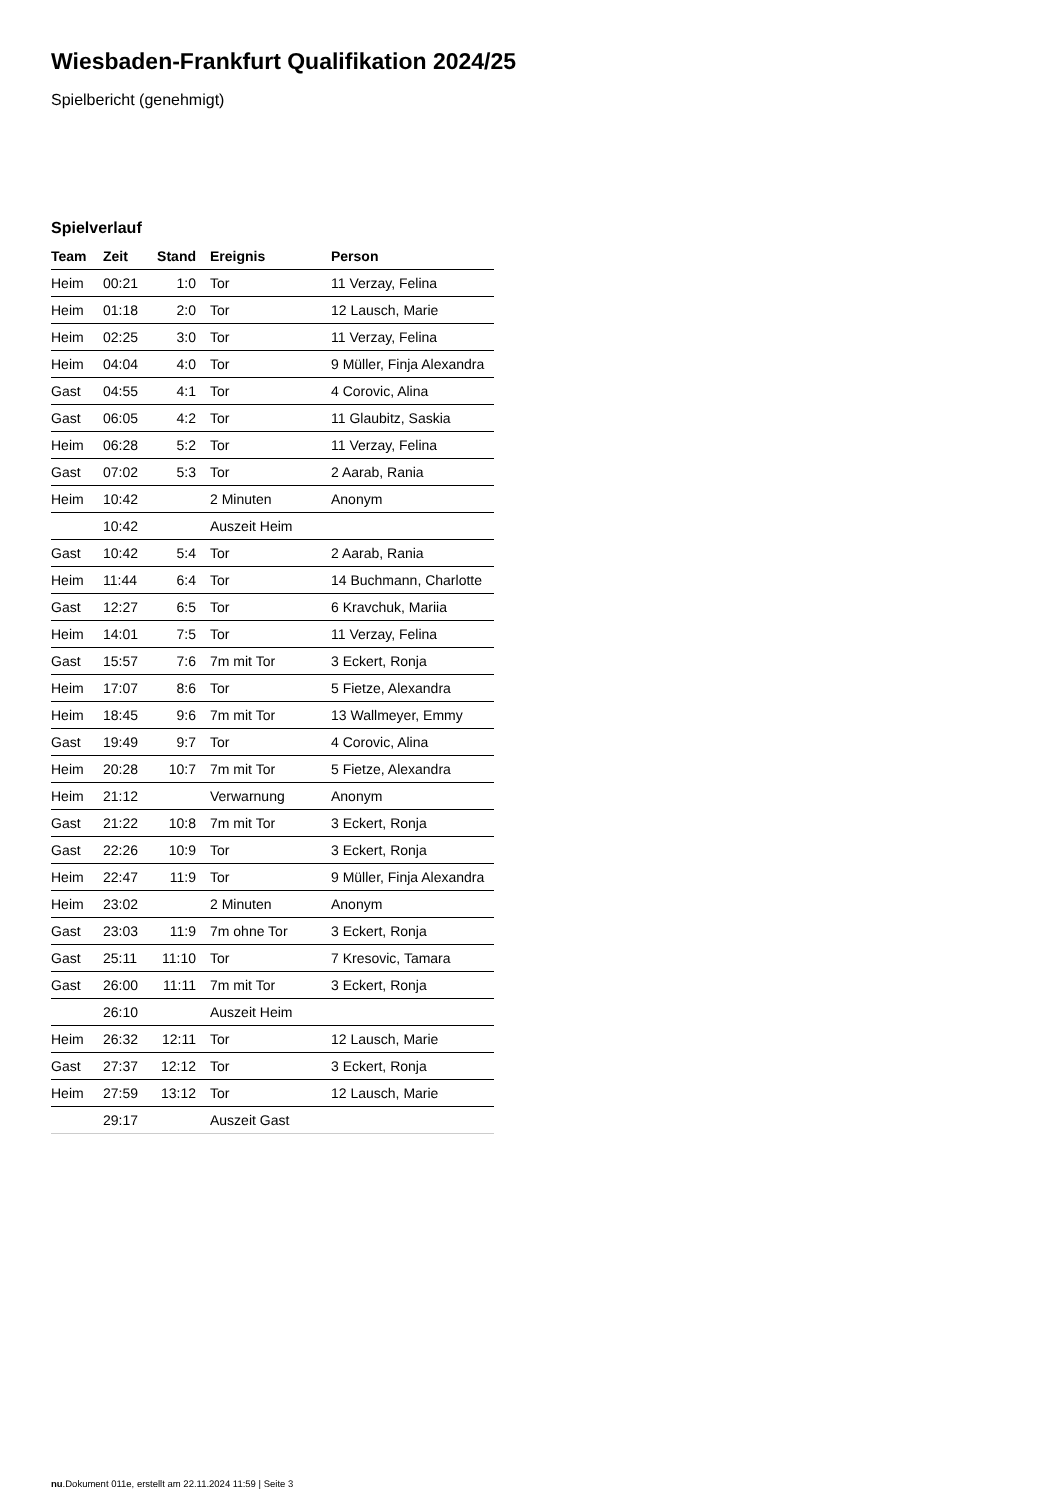Wiesbaden-Frankfurt Qualifikation 2024/25
Spielbericht (genehmigt)
Spielverlauf
| Team | Zeit | Stand | Ereignis | Person |
| --- | --- | --- | --- | --- |
| Heim | 00:21 | 1:0 | Tor | 11 Verzay, Felina |
| Heim | 01:18 | 2:0 | Tor | 12 Lausch, Marie |
| Heim | 02:25 | 3:0 | Tor | 11 Verzay, Felina |
| Heim | 04:04 | 4:0 | Tor | 9 Müller, Finja Alexandra |
| Gast | 04:55 | 4:1 | Tor | 4 Corovic, Alina |
| Gast | 06:05 | 4:2 | Tor | 11 Glaubitz, Saskia |
| Heim | 06:28 | 5:2 | Tor | 11 Verzay, Felina |
| Gast | 07:02 | 5:3 | Tor | 2 Aarab, Rania |
| Heim | 10:42 | | 2 Minuten | Anonym |
| | 10:42 | | Auszeit Heim | |
| Gast | 10:42 | 5:4 | Tor | 2 Aarab, Rania |
| Heim | 11:44 | 6:4 | Tor | 14 Buchmann, Charlotte |
| Gast | 12:27 | 6:5 | Tor | 6 Kravchuk, Mariia |
| Heim | 14:01 | 7:5 | Tor | 11 Verzay, Felina |
| Gast | 15:57 | 7:6 | 7m mit Tor | 3 Eckert, Ronja |
| Heim | 17:07 | 8:6 | Tor | 5 Fietze, Alexandra |
| Heim | 18:45 | 9:6 | 7m mit Tor | 13 Wallmeyer, Emmy |
| Gast | 19:49 | 9:7 | Tor | 4 Corovic, Alina |
| Heim | 20:28 | 10:7 | 7m mit Tor | 5 Fietze, Alexandra |
| Heim | 21:12 | | Verwarnung | Anonym |
| Gast | 21:22 | 10:8 | 7m mit Tor | 3 Eckert, Ronja |
| Gast | 22:26 | 10:9 | Tor | 3 Eckert, Ronja |
| Heim | 22:47 | 11:9 | Tor | 9 Müller, Finja Alexandra |
| Heim | 23:02 | | 2 Minuten | Anonym |
| Gast | 23:03 | 11:9 | 7m ohne Tor | 3 Eckert, Ronja |
| Gast | 25:11 | 11:10 | Tor | 7 Kresovic, Tamara |
| Gast | 26:00 | 11:11 | 7m mit Tor | 3 Eckert, Ronja |
| | 26:10 | | Auszeit Heim | |
| Heim | 26:32 | 12:11 | Tor | 12 Lausch, Marie |
| Gast | 27:37 | 12:12 | Tor | 3 Eckert, Ronja |
| Heim | 27:59 | 13:12 | Tor | 12 Lausch, Marie |
| | 29:17 | | Auszeit Gast | |
nu.Dokument 011e, erstellt am 22.11.2024 11:59 | Seite 3